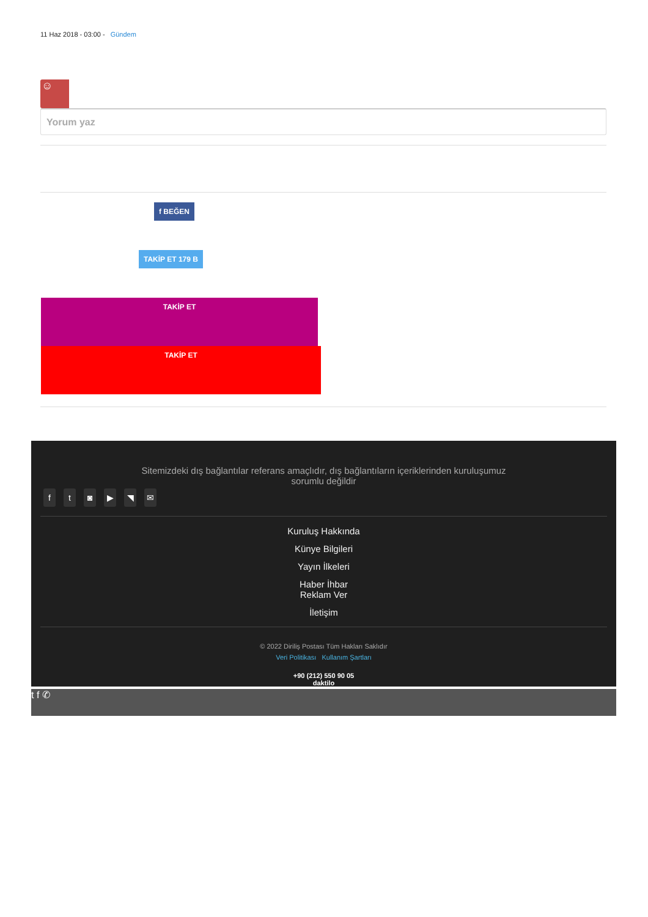11 Haz 2018 - 03:00 - Gündem
☺
Yorum yaz
f BEĞEN
TAKİP ET 179 B
TAKİP ET
TAKİP ET
Sitemizdeki dış bağlantılar referans amaçlıdır, dış bağlantıların içeriklerinden kuruluşumuz
sorumlu değildir
ft ◙ ▶ ◥ ✉
Kuruluş Hakkında
Künye Bilgileri
Yayın İlkeleri
Haber İhbar
Reklam Ver
İletişim
© 2022 Diriliş Postası Tüm Hakları Saklıdır
Veri Politikası Kullanım Şartları
+90 (212) 550 90 05
daktilo
t f ✆